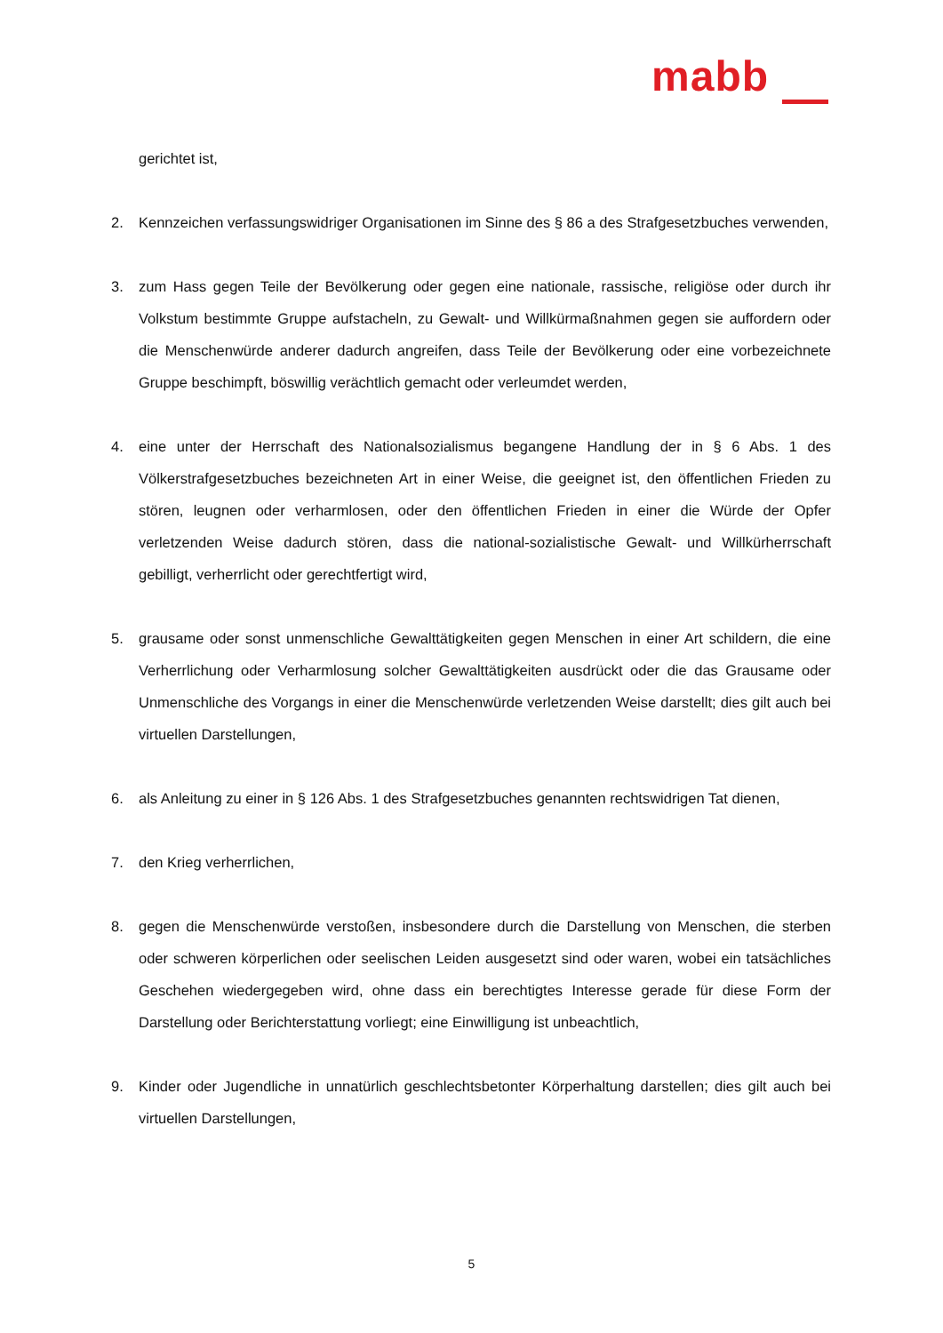mabb
gerichtet ist,
2. Kennzeichen verfassungswidriger Organisationen im Sinne des § 86 a des Strafgesetzbuches verwenden,
3. zum Hass gegen Teile der Bevölkerung oder gegen eine nationale, rassische, religiöse oder durch ihr Volkstum bestimmte Gruppe aufstacheln, zu Gewalt- und Willkürmaßnahmen gegen sie auffordern oder die Menschenwürde anderer dadurch angreifen, dass Teile der Bevölkerung oder eine vorbezeichnete Gruppe beschimpft, böswillig verächtlich gemacht oder verleumdet werden,
4. eine unter der Herrschaft des Nationalsozialismus begangene Handlung der in § 6 Abs. 1 des Völkerstrafgesetzbuches bezeichneten Art in einer Weise, die geeignet ist, den öffentlichen Frieden zu stören, leugnen oder verharmlosen, oder den öffentlichen Frieden in einer die Würde der Opfer verletzenden Weise dadurch stören, dass die national-sozialistische Gewalt- und Willkürherrschaft gebilligt, verherrlicht oder gerechtfertigt wird,
5. grausame oder sonst unmenschliche Gewalttätigkeiten gegen Menschen in einer Art schildern, die eine Verherrlichung oder Verharmlosung solcher Gewalttätigkeiten ausdrückt oder die das Grausame oder Unmenschliche des Vorgangs in einer die Menschenwürde verletzenden Weise darstellt; dies gilt auch bei virtuellen Darstellungen,
6. als Anleitung zu einer in § 126 Abs. 1 des Strafgesetzbuches genannten rechtswidrigen Tat dienen,
7. den Krieg verherrlichen,
8. gegen die Menschenwürde verstoßen, insbesondere durch die Darstellung von Menschen, die sterben oder schweren körperlichen oder seelischen Leiden ausgesetzt sind oder waren, wobei ein tatsächliches Geschehen wiedergegeben wird, ohne dass ein berechtigtes Interesse gerade für diese Form der Darstellung oder Berichterstattung vorliegt; eine Einwilligung ist unbeachtlich,
9. Kinder oder Jugendliche in unnatürlich geschlechtsbetonter Körperhaltung darstellen; dies gilt auch bei virtuellen Darstellungen,
5